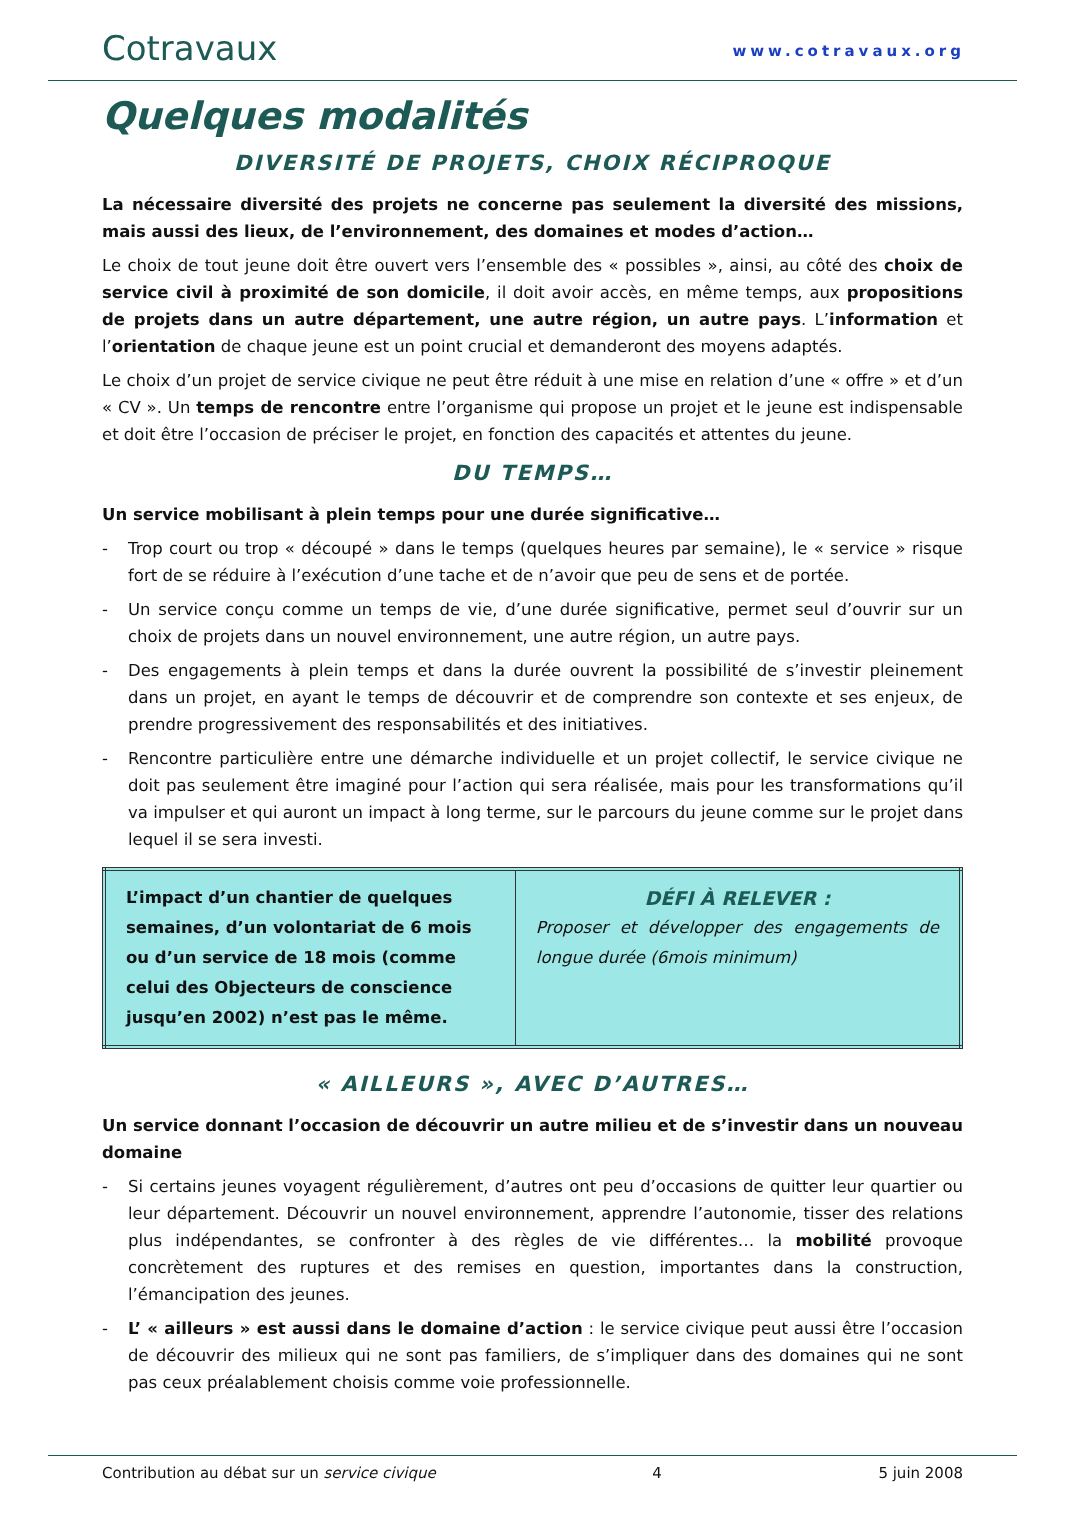Cotravaux
www.cotravaux.org
Quelques modalités
DIVERSITÉ DE PROJETS, CHOIX RÉCIPROQUE
La nécessaire diversité des projets ne concerne pas seulement la diversité des missions, mais aussi des lieux, de l’environnement, des domaines et modes d’action…
Le choix de tout jeune doit être ouvert vers l’ensemble des « possibles », ainsi, au côté des choix de service civil à proximité de son domicile, il doit avoir accès, en même temps, aux propositions de projets dans un autre département, une autre région, un autre pays. L’information et l’orientation de chaque jeune est un point crucial et demanderont des moyens adaptés.
Le choix d’un projet de service civique ne peut être réduit à une mise en relation d’une « offre » et d’un « CV ». Un temps de rencontre entre l’organisme qui propose un projet et le jeune est indispensable et doit être l’occasion de préciser le projet, en fonction des capacités et attentes du jeune.
DU TEMPS…
Un service mobilisant à plein temps pour une durée significative…
- Trop court ou trop « découpé » dans le temps (quelques heures par semaine), le « service » risque fort de se réduire à l’exécution d’une tache et de n’avoir que peu de sens et de portée.
- Un service conçu comme un temps de vie, d’une durée significative, permet seul d’ouvrir sur un choix de projets dans un nouvel environnement, une autre région, un autre pays.
- Des engagements à plein temps et dans la durée ouvrent la possibilité de s’investir pleinement dans un projet, en ayant le temps de découvrir et de comprendre son contexte et ses enjeux, de prendre progressivement des responsabilités et des initiatives.
- Rencontre particulière entre une démarche individuelle et un projet collectif, le service civique ne doit pas seulement être imaginé pour l’action qui sera réalisée, mais pour les transformations qu’il va impulser et qui auront un impact à long terme, sur le parcours du jeune comme sur le projet dans lequel il se sera investi.
| L’impact d’un chantier de quelques semaines, d’un volontariat de 6 mois ou d’un service de 18 mois (comme celui des Objecteurs de conscience jusqu’en 2002) n’est pas le même. | DÉFI À RELEVER : Proposer et développer des engagements de longue durée (6mois minimum) |
« AILLEURS », AVEC D’AUTRES…
Un service donnant l’occasion de découvrir un autre milieu et de s’investir dans un nouveau domaine
- Si certains jeunes voyagent régulièrement, d’autres ont peu d’occasions de quitter leur quartier ou leur département. Découvrir un nouvel environnement, apprendre l’autonomie, tisser des relations plus indépendantes, se confronter à des règles de vie différentes… la mobilité provoque concrètement des ruptures et des remises en question, importantes dans la construction, l’émancipation des jeunes.
- L’ « ailleurs » est aussi dans le domaine d’action : le service civique peut aussi être l’occasion de découvrir des milieux qui ne sont pas familiers, de s’impliquer dans des domaines qui ne sont pas ceux préalablement choisis comme voie professionnelle.
Contribution au débat sur un service civique 4 5 juin 2008